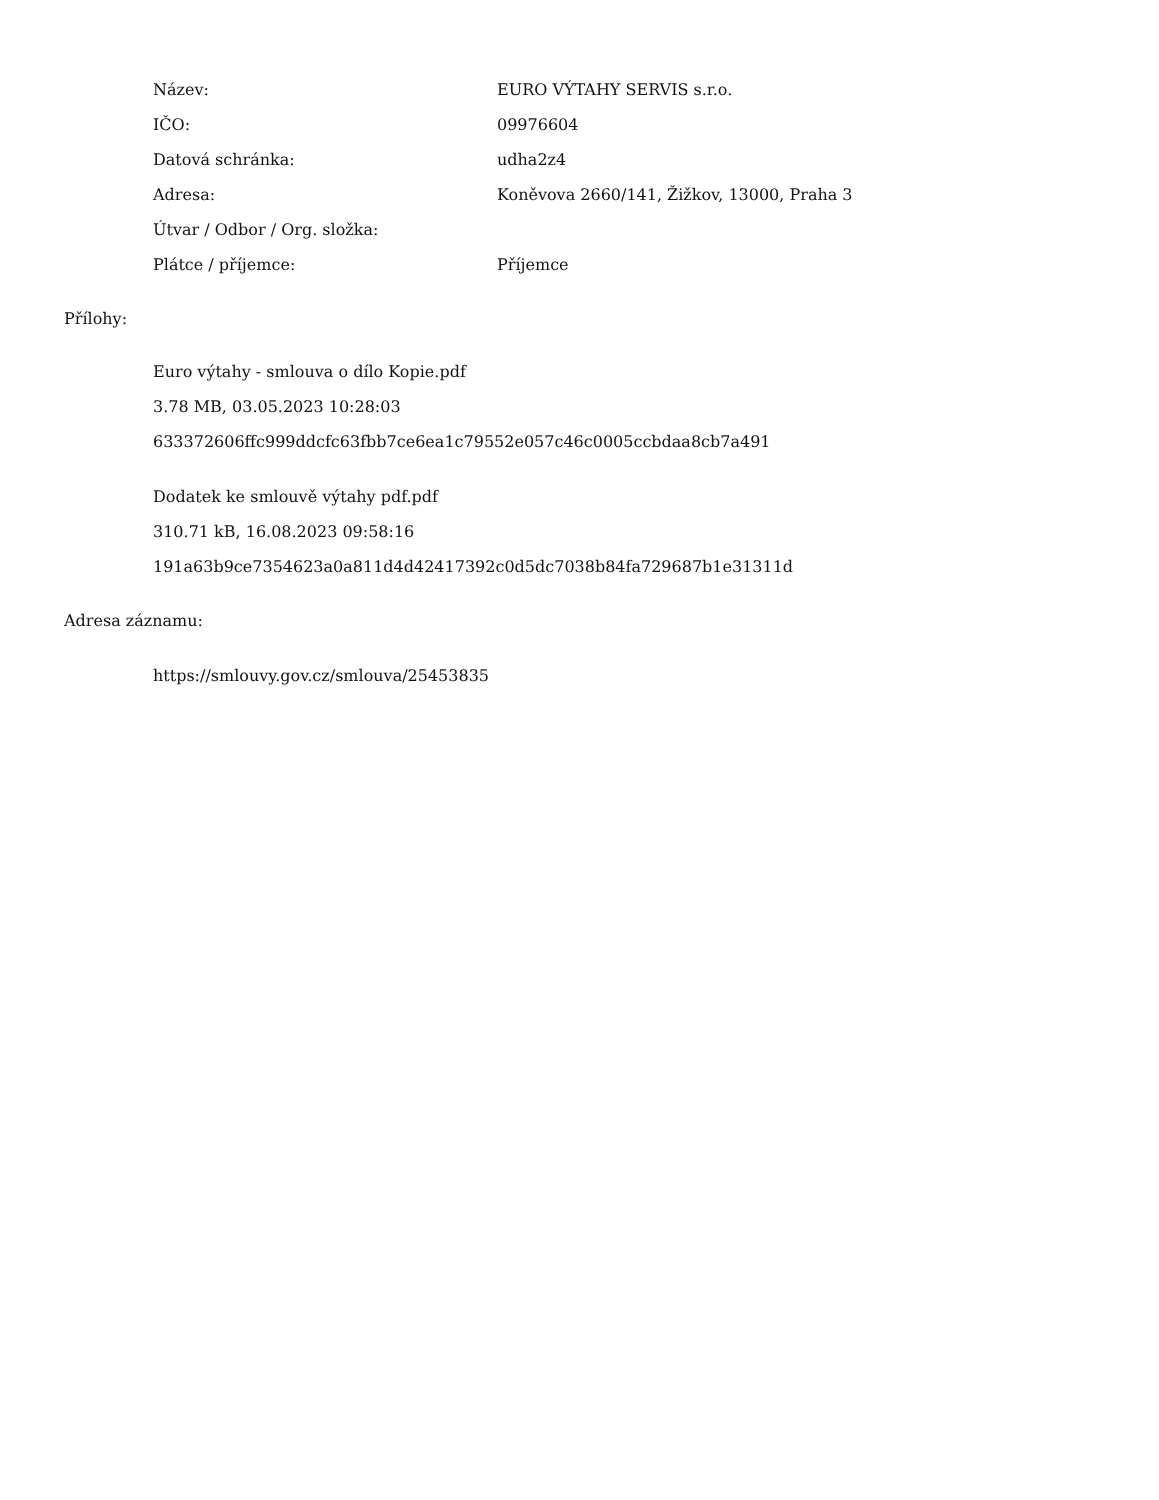| Název: | EURO VÝTAHY SERVIS s.r.o. |
| IČO: | 09976604 |
| Datová schránka: | udha2z4 |
| Adresa: | Koněvova 2660/141, Žižkov, 13000, Praha 3 |
| Útvar / Odbor / Org. složka: | |
| Plátce / příjemce: | Příjemce |
Přílohy:
Euro výtahy - smlouva o dílo Kopie.pdf
3.78 MB, 03.05.2023 10:28:03
633372606ffc999ddcfc63fbb7ce6ea1c79552e057c46c0005ccbdaa8cb7a491
Dodatek ke smlouvě výtahy pdf.pdf
310.71 kB, 16.08.2023 09:58:16
191a63b9ce7354623a0a811d4d42417392c0d5dc7038b84fa729687b1e31311d
Adresa záznamu:
https://smlouvy.gov.cz/smlouva/25453835